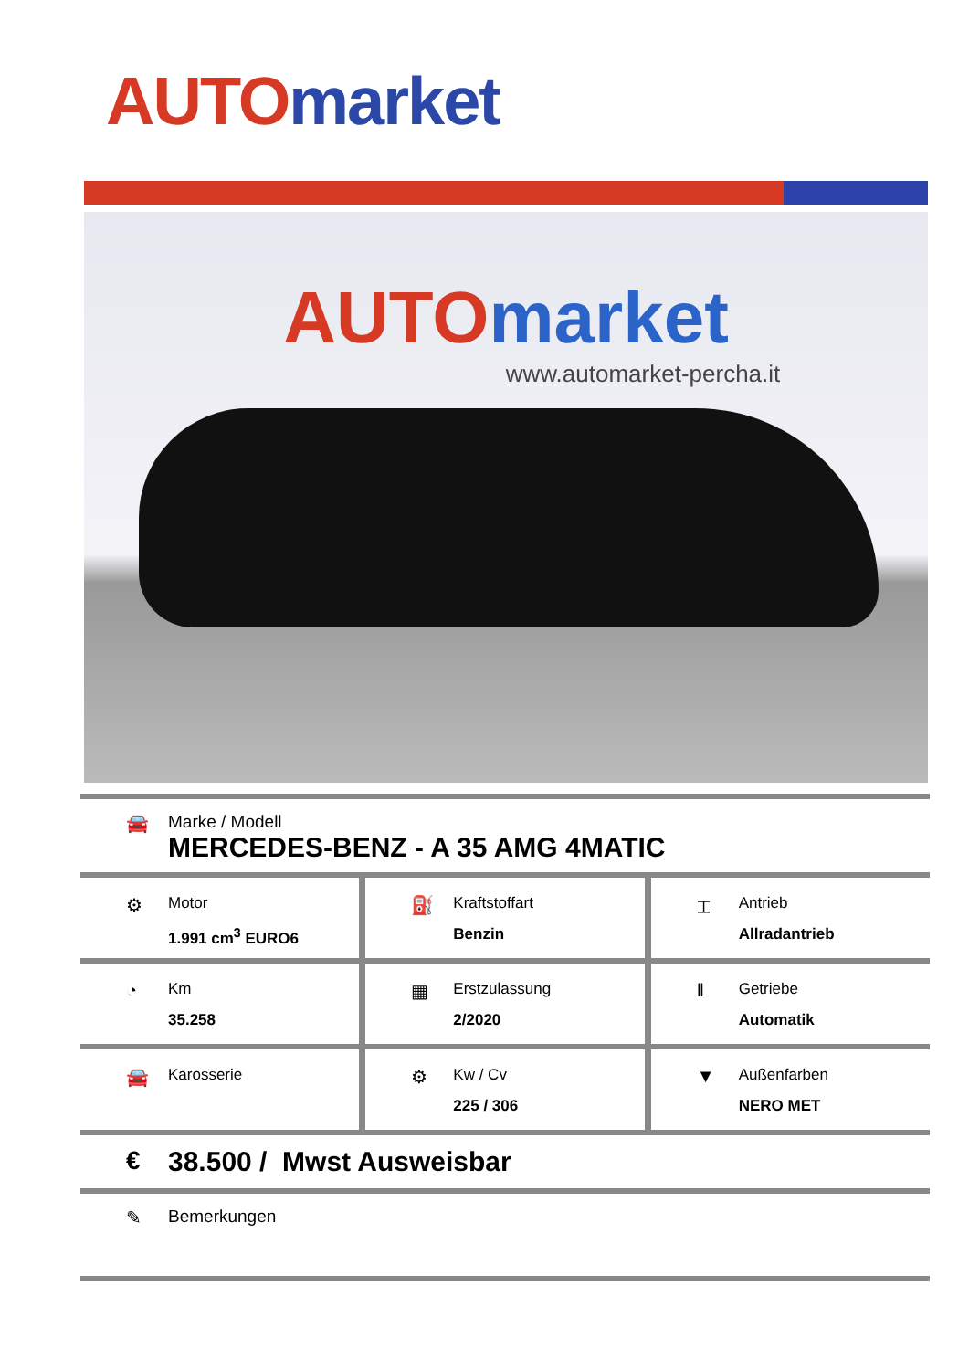AUTO market
AUTO market
www.automarket-percha.it
🚘 Marke / Modell
MERCEDES-BENZ - A 35 AMG 4MATIC
⚙
Motor
1.991 cm<sup>3</sup> EURO6
⛽
Kraftstoffart
Benzin
⌶
Antrieb
Allradantrieb
◔
Km
35.258
▦
Erstzulassung
2/2020
‖
Getriebe
Automatik
🚘
Karosserie
⚙
Kw / Cv
225 / 306
▼
Außenfarben
NERO MET
€ 38.500 / Mwst Ausweisbar
✎ Bemerkungen